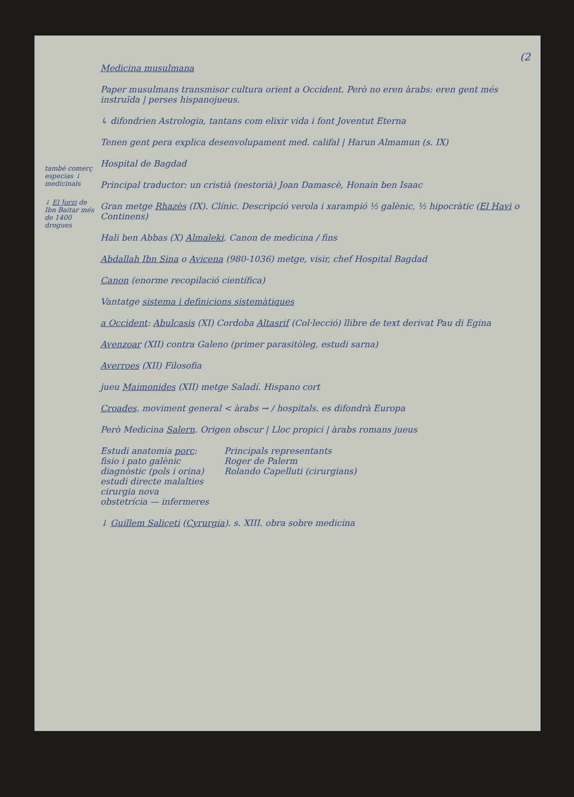(2
també comerç especias ↓ medicinals
↓ El Jorzi de Ibn Baitar més de 1400 drogues
Medicina musulmana
Paper musulmans transmisor cultura orient a Occident. Però no eren àrabs: eren gent més instruïda | perses hispanojueus.
↳ difondrien Astrologia, tantans com elixir vida i font Joventut Eterna
Tenen gent pera explica desenvolupament med. califal | Harun Almamun (s. IX)
Hospital de Bagdad
Principal traductor: un cristià (nestorià) Joan Damascè, Honain ben Isaac
Gran metge Rhazès (IX). Clínic. Descripció verola i xarampió ½ galènic, ½ hipocràtic (El Havi o Continens)
Hali ben Abbas (X) Almaleki. Canon de medicina / fins
Abdallah Ibn Sina o Avicena (980-1036) metge, visir, chef Hospital Bagdad
Canon (enorme recopilació científica)
Vantatge sistema i definicions sistemàtiques
a Occident: Abulcasis (XI) Cordoba Altasrif (Col·lecció) llibre de text derivat Pau di Egina
Avenzoar (XII) contra Galeno (primer parasitòleg, estudi sarna)
Averroes (XII) Filosofia
jueu Maimonides (XII) metge Saladí. Hispano cort
Croades. moviment general < àrabs → / hospitals. es difondrà Europa
Però Medicina Salern. Origen obscur | Lloc propici | àrabs romans jueus
Estudi anatomia porc:
fisio i pato galènic
diagnòstic (pols i orina)
estudi directe malalties
cirurgia nova
obstetrícia — infermeres
Principals representants
Roger de Palerm
Rolando Capelluti (cirurgians)
↓ Guillem Saliceti (Cyrurgia). s. XIII. obra sobre medicina